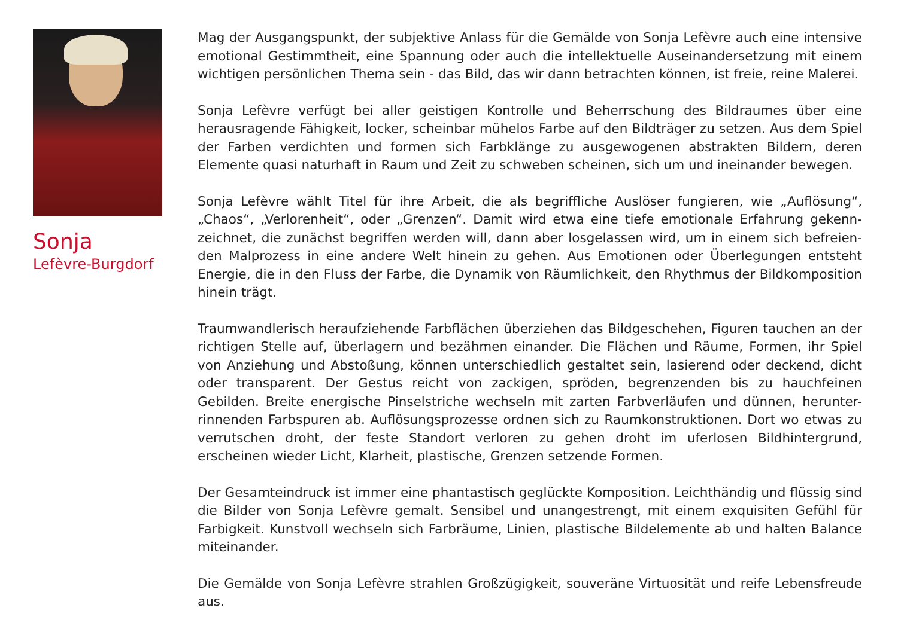Sonja
Lefèvre-Burgdorf
Mag der Ausgangspunkt, der subjektive Anlass für die Gemälde von Sonja Lefèvre auch eine intensive emotional Gestimmtheit, eine Spannung oder auch die intellektuelle Auseinandersetzung mit einem wichtigen persönlichen Thema sein - das Bild, das wir dann betrachten können, ist freie, reine Malerei.
Sonja Lefèvre verfügt bei aller geistigen Kontrolle und Beherrschung des Bildraumes über eine herausragende Fähigkeit, locker, scheinbar mühelos Farbe auf den Bildträger zu setzen. Aus dem Spiel der Farben verdichten und formen sich Farbklänge zu ausgewogenen abstrakten Bildern, deren Elemente quasi naturhaft in Raum und Zeit zu schweben scheinen, sich um und ineinander bewegen.
Sonja Lefèvre wählt Titel für ihre Arbeit, die als begriffliche Auslöser fungieren, wie „Auflösung“, „Chaos“, „Verlorenheit“, oder „Grenzen“. Damit wird etwa eine tiefe emotionale Erfahrung gekenn-zeichnet, die zunächst begriffen werden will, dann aber losgelassen wird, um in einem sich befreien-den Malprozess in eine andere Welt hinein zu gehen. Aus Emotionen oder Überlegungen entsteht Energie, die in den Fluss der Farbe, die Dynamik von Räumlichkeit, den Rhythmus der Bildkomposition hinein trägt.
Traumwandlerisch heraufziehende Farbflächen überziehen das Bildgeschehen, Figuren tauchen an der richtigen Stelle auf, überlagern und bezähmen einander. Die Flächen und Räume, Formen, ihr Spiel von Anziehung und Abstoßung, können unterschiedlich gestaltet sein, lasierend oder deckend, dicht oder transparent. Der Gestus reicht von zackigen, spröden, begrenzenden bis zu hauchfeinen Gebilden. Breite energische Pinselstriche wechseln mit zarten Farbverläufen und dünnen, herunter-rinnenden Farbspuren ab. Auflösungsprozesse ordnen sich zu Raumkonstruktionen. Dort wo etwas zu verrutschen droht, der feste Standort verloren zu gehen droht im uferlosen Bildhintergrund, erscheinen wieder Licht, Klarheit, plastische, Grenzen setzende Formen.
Der Gesamteindruck ist immer eine phantastisch geglückte Komposition. Leichthändig und flüssig sind die Bilder von Sonja Lefèvre gemalt. Sensibel und unangestrengt, mit einem exquisiten Gefühl für Farbigkeit. Kunstvoll wechseln sich Farbräume, Linien, plastische Bildelemente ab und halten Balance miteinander.
Die Gemälde von Sonja Lefèvre strahlen Großzügigkeit, souveräne Virtuosität und reife Lebensfreude aus.